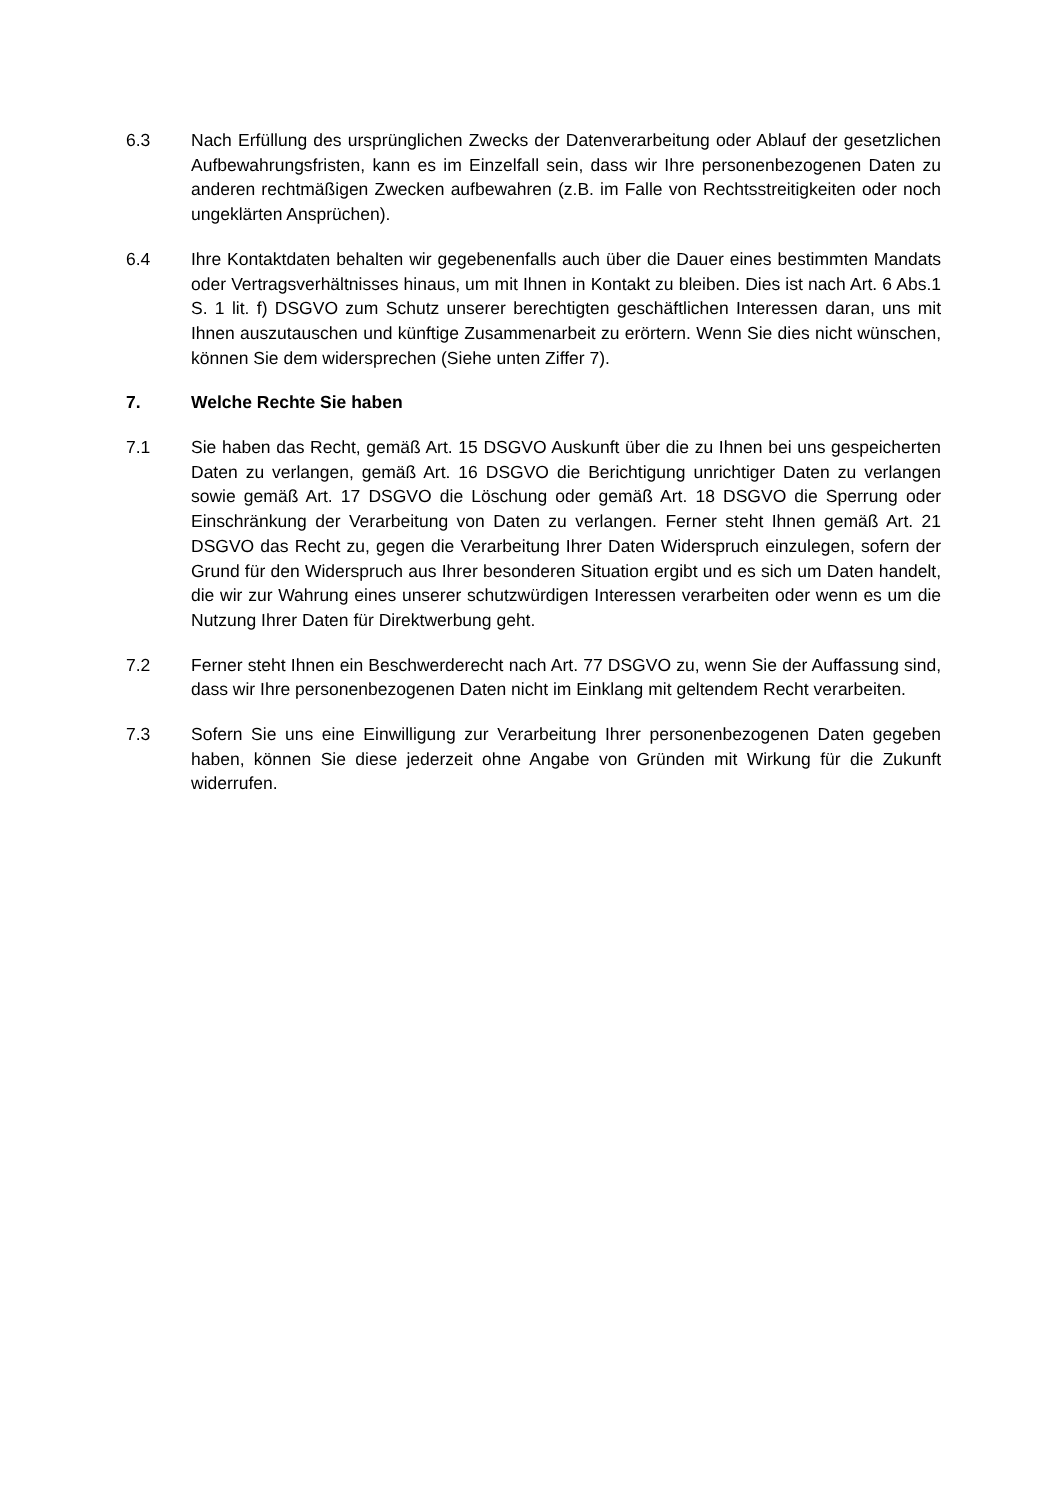6.3 Nach Erfüllung des ursprünglichen Zwecks der Datenverarbeitung oder Ablauf der gesetzlichen Aufbewahrungsfristen, kann es im Einzelfall sein, dass wir Ihre personenbezogenen Daten zu anderen rechtmäßigen Zwecken aufbewahren (z.B. im Falle von Rechtsstreitigkeiten oder noch ungeklärten Ansprüchen).
6.4 Ihre Kontaktdaten behalten wir gegebenenfalls auch über die Dauer eines bestimmten Mandats oder Vertragsverhältnisses hinaus, um mit Ihnen in Kontakt zu bleiben. Dies ist nach Art. 6 Abs.1 S. 1 lit. f) DSGVO zum Schutz unserer berechtigten geschäftlichen Interessen daran, uns mit Ihnen auszutauschen und künftige Zusammenarbeit zu erörtern. Wenn Sie dies nicht wünschen, können Sie dem widersprechen (Siehe unten Ziffer 7).
7. Welche Rechte Sie haben
7.1 Sie haben das Recht, gemäß Art. 15 DSGVO Auskunft über die zu Ihnen bei uns gespeicherten Daten zu verlangen, gemäß Art. 16 DSGVO die Berichtigung unrichtiger Daten zu verlangen sowie gemäß Art. 17 DSGVO die Löschung oder gemäß Art. 18 DSGVO die Sperrung oder Einschränkung der Verarbeitung von Daten zu verlangen. Ferner steht Ihnen gemäß Art. 21 DSGVO das Recht zu, gegen die Verarbeitung Ihrer Daten Widerspruch einzulegen, sofern der Grund für den Widerspruch aus Ihrer besonderen Situation ergibt und es sich um Daten handelt, die wir zur Wahrung eines unserer schutzwürdigen Interessen verarbeiten oder wenn es um die Nutzung Ihrer Daten für Direktwerbung geht.
7.2 Ferner steht Ihnen ein Beschwerderecht nach Art. 77 DSGVO zu, wenn Sie der Auffassung sind, dass wir Ihre personenbezogenen Daten nicht im Einklang mit geltendem Recht verarbeiten.
7.3 Sofern Sie uns eine Einwilligung zur Verarbeitung Ihrer personenbezogenen Daten gegeben haben, können Sie diese jederzeit ohne Angabe von Gründen mit Wirkung für die Zukunft widerrufen.